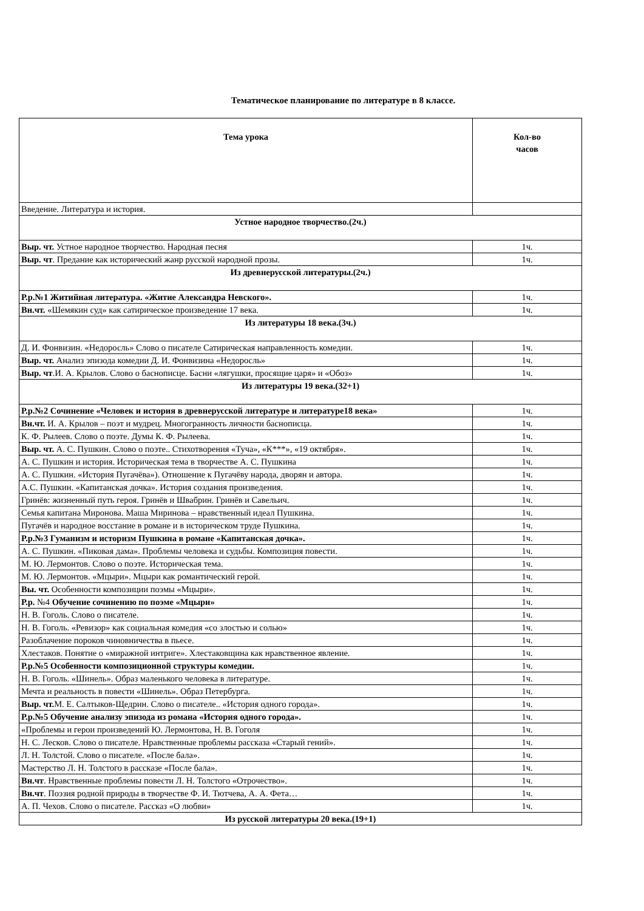Тематическое планирование по литературе в 8 классе.
| Тема урока | Кол-во часов |
| --- | --- |
| Введение. Литература и история. | |
| Устное народное творчество.(2ч.) | |
| Выр. чт. Устное народное творчество. Народная песня | 1ч. |
| Выр. чт . Предание как исторический жанр русской народной прозы. | 1ч. |
| Из древнерусской литературы.(2ч.) | |
| Р.р.№1 Житийная литература. «Житие Александра Невского». | 1ч. |
| Вн.чт. «Шемякин суд» как сатирическое произведение 17 века. | 1ч. |
| Из литературы 18 века.(3ч.) | |
| Д. И. Фонвизин. «Недоросль» Слово о писателе Сатирическая направленность комедии. | 1ч. |
| Выр. чт. Анализ эпизода комедии Д. И. Фонвизина «Недоросль» | 1ч. |
| Выр. чт .И. А. Крылов. Слово о баснописце. Басни «лягушки, просящие царя» и «Обоз» | 1ч. |
| Из литературы 19 века.(32+1) | |
| Р.р.№2 Сочинение «Человек и история в древнерусской литературе и литературе18 века» | 1ч. |
| Вн.чт. И. А. Крылов – поэт и мудрец. Многогранность личности баснописца. | 1ч. |
| К. Ф. Рылеев. Слово о поэте. Думы К. Ф. Рылеева. | 1ч. |
| Выр. чт. А. С. Пушкин. Слово о поэте.. Стихотворения «Туча», «К***», «19 октября». | 1ч. |
| А. С. Пушкин и история. Историческая тема в творчестве А. С. Пушкина | 1ч. |
| А. С. Пушкин. «История Пугачёва»). Отношение к Пугачёву народа, дворян и автора. | 1ч. |
| А.С. Пушкин. «Капитанская дочка». История создания произведения. | 1ч. |
| Гринёв: жизненный путь героя. Гринёв и Швабрин. Гринёв и Савельич. | 1ч. |
| Семья капитана Миронова. Маша Миринова – нравственный идеал Пушкина. | 1ч. |
| Пугачёв и народное восстание в романе и в историческом труде Пушкина. | 1ч. |
| Р.р.№3 Гуманизм и историзм Пушкина в романе «Капитанская дочка». | 1ч. |
| А. С. Пушкин. «Пиковая дама». Проблемы человека и судьбы. Композиция повести. | 1ч. |
| М. Ю. Лермонтов. Слово о поэте. Историческая тема. | 1ч. |
| М. Ю. Лермонтов. «Мцыри». Мцыри как романтический герой. | 1ч. |
| Вы. чт. Особенности композиции поэмы «Мцыри». | 1ч. |
| Р.р. №4 Обучение сочинению по поэме «Мцыри» | 1ч. |
| Н. В. Гоголь. Слово о писателе. | 1ч. |
| Н. В. Гоголь. «Ревизор» как социальная комедия «со злостью и солью» | 1ч. |
| Разоблачение пороков чиновничества в пьесе. | 1ч. |
| Хлестаков. Понятие о «миражной интриге». Хлестаковщина как нравственное явление. | 1ч. |
| Р.р.№5 Особенности композиционной структуры комедии. | 1ч. |
| Н. В. Гоголь. «Шинель». Образ маленького человека в литературе. | 1ч. |
| Мечта и реальность в повести «Шинель». Образ Петербурга. | 1ч. |
| Выр. чт. М. Е. Салтыков-Щедрин. Слово о писателе.. «История одного города». | 1ч. |
| Р.р.№5 Обучение анализу эпизода из романа «История одного города». | 1ч. |
| «Проблемы и герои произведений Ю. Лермонтова, Н. В. Гоголя | 1ч. |
| Н. С. Лесков. Слово о писателе. Нравственные проблемы рассказа «Старый гений». | 1ч. |
| Л. Н. Толстой. Слово о писателе. «После бала». | 1ч. |
| Мастерство Л. Н. Толстого в рассказе «После бала». | 1ч. |
| Вн.чт . Нравственные проблемы повести Л. Н. Толстого «Отрочество». | 1ч. |
| Вн.чт . Поэзия родной природы в творчестве Ф. И. Тютчева, А. А. Фета… | 1ч. |
| А. П. Чехов. Слово о писателе. Рассказ «О любви» | 1ч. |
| Из русской литературы 20 века.(19+1) | |